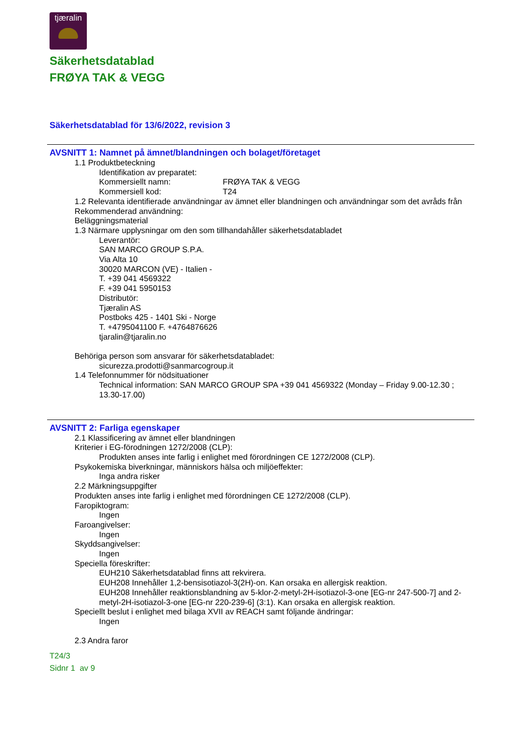tjæralin
Säkerhetsdatablad
FRØYA TAK & VEGG
Säkerhetsdatablad för 13/6/2022, revision 3
AVSNITT 1: Namnet på ämnet/blandningen och bolaget/företaget
1.1 Produktbeteckning
Identifikation av preparatet:
Kommersiellt namn: FRØYA TAK & VEGG
Kommersiell kod: T24
1.2 Relevanta identifierade användningar av ämnet eller blandningen och användningar som det avråds från
Rekommenderad användning:
Beläggningsmaterial
1.3 Närmare upplysningar om den som tillhandahåller säkerhetsdatabladet
Leverantör:
SAN MARCO GROUP S.P.A.
Via Alta 10
30020 MARCON (VE) - Italien -
T. +39 041 4569322
F. +39 041 5950153
Distributör:
Tjæralin AS
Postboks 425 - 1401 Ski - Norge
T. +4795041100 F. +4764876626
tjaralin@tjaralin.no
Behöriga person som ansvarar för säkerhetsdatabladet:
sicurezza.prodotti@sanmarcogroup.it
1.4 Telefonnummer för nödsituationer
Technical information: SAN MARCO GROUP SPA +39 041 4569322 (Monday – Friday 9.00-12.30 ; 13.30-17.00)
AVSNITT 2: Farliga egenskaper
2.1 Klassificering av ämnet eller blandningen
Kriterier i EG-förodningen 1272/2008 (CLP):
Produkten anses inte farlig i enlighet med förordningen CE 1272/2008 (CLP).
Psykokemiska biverkningar, människors hälsa och miljöeffekter:
Inga andra risker
2.2 Märkningsuppgifter
Produkten anses inte farlig i enlighet med förordningen CE 1272/2008 (CLP).
Faropiktogram:
Ingen
Faroangivelser:
Ingen
Skyddsangivelser:
Ingen
Speciella föreskrifter:
EUH210 Säkerhetsdatablad finns att rekvirera.
EUH208 Innehåller 1,2-bensisotiazol-3(2H)-on. Kan orsaka en allergisk reaktion.
EUH208 Innehåller reaktionsblandning av 5-klor-2-metyl-2H-isotiazol-3-one [EG-nr 247-500-7] and 2-metyl-2H-isotiazol-3-one [EG-nr 220-239-6] (3:1). Kan orsaka en allergisk reaktion.
Speciellt beslut i enlighet med bilaga XVII av REACH samt följande ändringar:
Ingen
2.3 Andra faror
T24/3
Sidnr 1 av 9